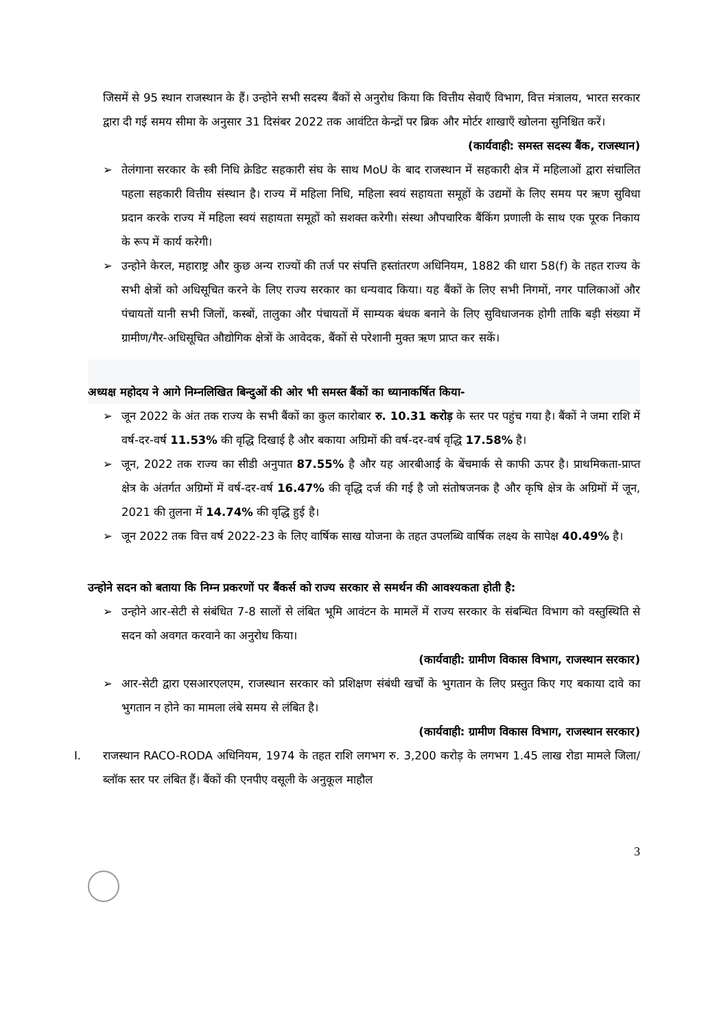जिसमें से 95 स्थान राजस्थान के हैं। उन्होने सभी सदस्य बैंकों से अनुरोध किया कि वित्तीय सेवाएँ विभाग, वित्त मंत्रालय, भारत सरकार द्वारा दी गई समय सीमा के अनुसार 31 दिसंबर 2022 तक आवंटित केन्द्रों पर ब्रिक और मोर्टर शाखाएँ खोलना सुनिश्चित करें।
(कार्यवाही: समस्त सदस्य बैंक, राजस्थान)
➢ तेलंगाना सरकार के स्त्री निधि क्रेडिट सहकारी संघ के साथ MoU के बाद राजस्थान में सहकारी क्षेत्र में महिलाओं द्वारा संचालित पहला सहकारी वित्तीय संस्थान है। राज्य में महिला निधि, महिला स्वयं सहायता समूहों के उद्यमों के लिए समय पर ऋण सुविधा प्रदान करके राज्य में महिला स्वयं सहायता समूहों को सशक्त करेगी। संस्था औपचारिक बैंकिंग प्रणाली के साथ एक पूरक निकाय के रूप में कार्य करेगी।
➢ उन्होने केरल, महाराष्ट्र और कुछ अन्य राज्यों की तर्ज पर संपत्ति हस्तांतरण अधिनियम, 1882 की धारा 58(f) के तहत राज्य के सभी क्षेत्रों को अधिसूचित करने के लिए राज्य सरकार का धन्यवाद किया। यह बैंकों के लिए सभी निगमों, नगर पालिकाओं और पंचायतों यानी सभी जिलों, कस्बों, तालुका और पंचायतों में साम्यक बंधक बनाने के लिए सुविधाजनक होगी ताकि बड़ी संख्या में ग्रामीण/गैर-अधिसूचित औद्योगिक क्षेत्रों के आवेदक, बैंकों से परेशानी मुक्त ऋण प्राप्त कर सकें।
अध्यक्ष महोदय ने आगे निम्नलिखित बिन्दुओं की ओर भी समस्त बैंकों का ध्यानाकर्षित किया-
➢ जून 2022 के अंत तक राज्य के सभी बैंकों का कुल कारोबार रु. 10.31 करोड़ के स्तर पर पहुंच गया है। बैंकों ने जमा राशि में वर्ष-दर-वर्ष 11.53% की वृद्धि दिखाई है और बकाया अग्रिमों की वर्ष-दर-वर्ष वृद्धि 17.58% है।
➢ जून, 2022 तक राज्य का सीडी अनुपात 87.55% है और यह आरबीआई के बेंचमार्क से काफी ऊपर है। प्राथमिकता-प्राप्त क्षेत्र के अंतर्गत अग्रिमों में वर्ष-दर-वर्ष 16.47% की वृद्धि दर्ज की गई है जो संतोषजनक है और कृषि क्षेत्र के अग्रिमों में जून, 2021 की तुलना में 14.74% की वृद्धि हुई है।
➢ जून 2022 तक वित्त वर्ष 2022-23 के लिए वार्षिक साख योजना के तहत उपलब्धि वार्षिक लक्ष्य के सापेक्ष 40.49% है।
उन्होने सदन को बताया कि निम्न प्रकरणों पर बैंकर्स को राज्य सरकार से समर्थन की आवश्यकता होती है:
➢ उन्होने आर-सेटी से संबंधित 7-8 सालों से लंबित भूमि आवंटन के मामलें में राज्य सरकार के संबन्धित विभाग को वस्तुस्थिति से सदन को अवगत करवाने का अनुरोध किया।
(कार्यवाही: ग्रामीण विकास विभाग, राजस्थान सरकार)
➢ आर-सेटी द्वारा एसआरएलएम, राजस्थान सरकार को प्रशिक्षण संबंधी खर्चों के भुगतान के लिए प्रस्तुत किए गए बकाया दावे का भुगतान न होने का मामला लंबे समय से लंबित है।
(कार्यवाही: ग्रामीण विकास विभाग, राजस्थान सरकार)
I. राजस्थान RACO-RODA अधिनियम, 1974 के तहत राशि लगभग रु. 3,200 करोड़ के लगभग 1.45 लाख रोडा मामले जिला/ब्लॉक स्तर पर लंबित हैं। बैंकों की एनपीए वसूली के अनुकूल माहौल
3